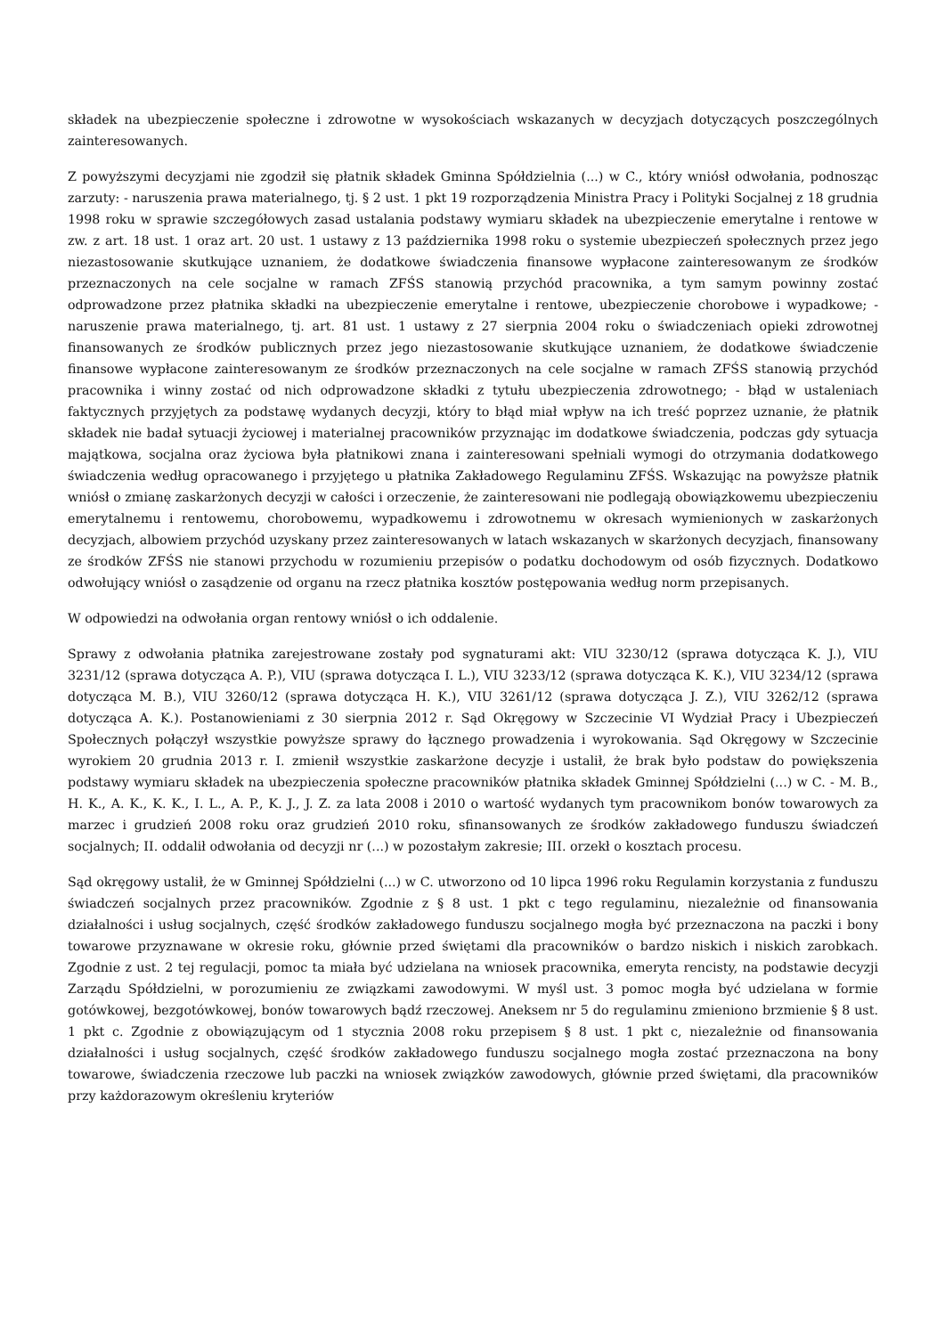składek na ubezpieczenie społeczne i zdrowotne w wysokościach wskazanych w decyzjach dotyczących poszczególnych zainteresowanych.
Z powyższymi decyzjami nie zgodził się płatnik składek Gminna Spółdzielnia (...) w C., który wniósł odwołania, podnosząc zarzuty: - naruszenia prawa materialnego, tj. § 2 ust. 1 pkt 19 rozporządzenia Ministra Pracy i Polityki Socjalnej z 18 grudnia 1998 roku w sprawie szczegółowych zasad ustalania podstawy wymiaru składek na ubezpieczenie emerytalne i rentowe w zw. z art. 18 ust. 1 oraz art. 20 ust. 1 ustawy z 13 października 1998 roku o systemie ubezpieczeń społecznych przez jego niezastosowanie skutkujące uznaniem, że dodatkowe świadczenia finansowe wypłacone zainteresowanym ze środków przeznaczonych na cele socjalne w ramach ZFŚS stanowią przychód pracownika, a tym samym powinny zostać odprowadzone przez płatnika składki na ubezpieczenie emerytalne i rentowe, ubezpieczenie chorobowe i wypadkowe; - naruszenie prawa materialnego, tj. art. 81 ust. 1 ustawy z 27 sierpnia 2004 roku o świadczeniach opieki zdrowotnej finansowanych ze środków publicznych przez jego niezastosowanie skutkujące uznaniem, że dodatkowe świadczenie finansowe wypłacone zainteresowanym ze środków przeznaczonych na cele socjalne w ramach ZFŚS stanowią przychód pracownika i winny zostać od nich odprowadzone składki z tytułu ubezpieczenia zdrowotnego; - błąd w ustaleniach faktycznych przyjętych za podstawę wydanych decyzji, który to błąd miał wpływ na ich treść poprzez uznanie, że płatnik składek nie badał sytuacji życiowej i materialnej pracowników przyznając im dodatkowe świadczenia, podczas gdy sytuacja majątkowa, socjalna oraz życiowa była płatnikowi znana i zainteresowani spełniali wymogi do otrzymania dodatkowego świadczenia według opracowanego i przyjętego u płatnika Zakładowego Regulaminu ZFŚS. Wskazując na powyższe płatnik wniósł o zmianę zaskarżonych decyzji w całości i orzeczenie, że zainteresowani nie podlegają obowiązkowemu ubezpieczeniu emerytalnemu i rentowemu, chorobowemu, wypadkowemu i zdrowotnemu w okresach wymienionych w zaskarżonych decyzjach, albowiem przychód uzyskany przez zainteresowanych w latach wskazanych w skarżonych decyzjach, finansowany ze środków ZFŚS nie stanowi przychodu w rozumieniu przepisów o podatku dochodowym od osób fizycznych. Dodatkowo odwołujący wniósł o zasądzenie od organu na rzecz płatnika kosztów postępowania według norm przepisanych.
W odpowiedzi na odwołania organ rentowy wniósł o ich oddalenie.
Sprawy z odwołania płatnika zarejestrowane zostały pod sygnaturami akt: VIU 3230/12 (sprawa dotycząca K. J.), VIU 3231/12 (sprawa dotycząca A. P.), VIU (sprawa dotycząca I. L.), VIU 3233/12 (sprawa dotycząca K. K.), VIU 3234/12 (sprawa dotycząca M. B.), VIU 3260/12 (sprawa dotycząca H. K.), VIU 3261/12 (sprawa dotycząca J. Z.), VIU 3262/12 (sprawa dotycząca A. K.). Postanowieniami z 30 sierpnia 2012 r. Sąd Okręgowy w Szczecinie VI Wydział Pracy i Ubezpieczeń Społecznych połączył wszystkie powyższe sprawy do łącznego prowadzenia i wyrokowania. Sąd Okręgowy w Szczecinie wyrokiem 20 grudnia 2013 r. I. zmienił wszystkie zaskarżone decyzje i ustalił, że brak było podstaw do powiększenia podstawy wymiaru składek na ubezpieczenia społeczne pracowników płatnika składek Gminnej Spółdzielni (...) w C. - M. B., H. K., A. K., K. K., I. L., A. P., K. J., J. Z. za lata 2008 i 2010 o wartość wydanych tym pracownikom bonów towarowych za marzec i grudzień 2008 roku oraz grudzień 2010 roku, sfinansowanych ze środków zakładowego funduszu świadczeń socjalnych; II. oddalił odwołania od decyzji nr (...) w pozostałym zakresie; III. orzekł o kosztach procesu.
Sąd okręgowy ustalił, że w Gminnej Spółdzielni (...) w C. utworzono od 10 lipca 1996 roku Regulamin korzystania z funduszu świadczeń socjalnych przez pracowników. Zgodnie z § 8 ust. 1 pkt c tego regulaminu, niezależnie od finansowania działalności i usług socjalnych, część środków zakładowego funduszu socjalnego mogła być przeznaczona na paczki i bony towarowe przyznawane w okresie roku, głównie przed świętami dla pracowników o bardzo niskich i niskich zarobkach. Zgodnie z ust. 2 tej regulacji, pomoc ta miała być udzielana na wniosek pracownika, emeryta rencisty, na podstawie decyzji Zarządu Spółdzielni, w porozumieniu ze związkami zawodowymi. W myśl ust. 3 pomoc mogła być udzielana w formie gotówkowej, bezgotówkowej, bonów towarowych bądź rzeczowej. Aneksem nr 5 do regulaminu zmieniono brzmienie § 8 ust. 1 pkt c. Zgodnie z obowiązującym od 1 stycznia 2008 roku przepisem § 8 ust. 1 pkt c, niezależnie od finansowania działalności i usług socjalnych, część środków zakładowego funduszu socjalnego mogła zostać przeznaczona na bony towarowe, świadczenia rzeczowe lub paczki na wniosek związków zawodowych, głównie przed świętami, dla pracowników przy każdorazowym określeniu kryteriów